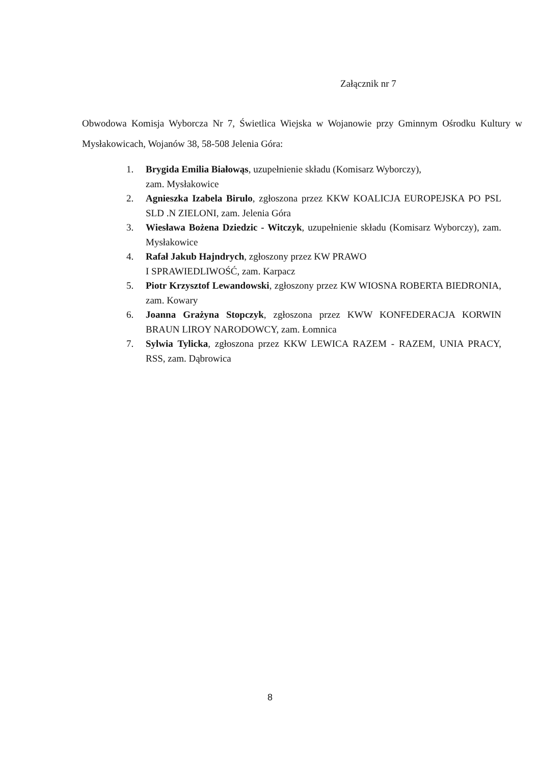Załącznik nr 7
Obwodowa Komisja Wyborcza Nr 7, Świetlica Wiejska w Wojanowie przy Gminnym Ośrodku Kultury w Mysłakowicach, Wojanów 38, 58-508 Jelenia Góra:
1. Brygida Emilia Białowąs, uzupełnienie składu (Komisarz Wyborczy),
zam. Mysłakowice
2. Agnieszka Izabela Birulo, zgłoszona przez KKW KOALICJA EUROPEJSKA PO PSL SLD .N ZIELONI, zam. Jelenia Góra
3. Wiesława Bożena Dziedzic - Witczyk, uzupełnienie składu (Komisarz Wyborczy), zam. Mysłakowice
4. Rafał Jakub Hajndrych, zgłoszony przez KW PRAWO
I SPRAWIEDLIWOŚĆ, zam. Karpacz
5. Piotr Krzysztof Lewandowski, zgłoszony przez KW WIOSNA ROBERTA BIEDRONIA, zam. Kowary
6. Joanna Grażyna Stopczyk, zgłoszona przez KWW KONFEDERACJA KORWIN BRAUN LIROY NARODOWCY, zam. Łomnica
7. Sylwia Tylicka, zgłoszona przez KKW LEWICA RAZEM - RAZEM, UNIA PRACY, RSS, zam. Dąbrowica
8